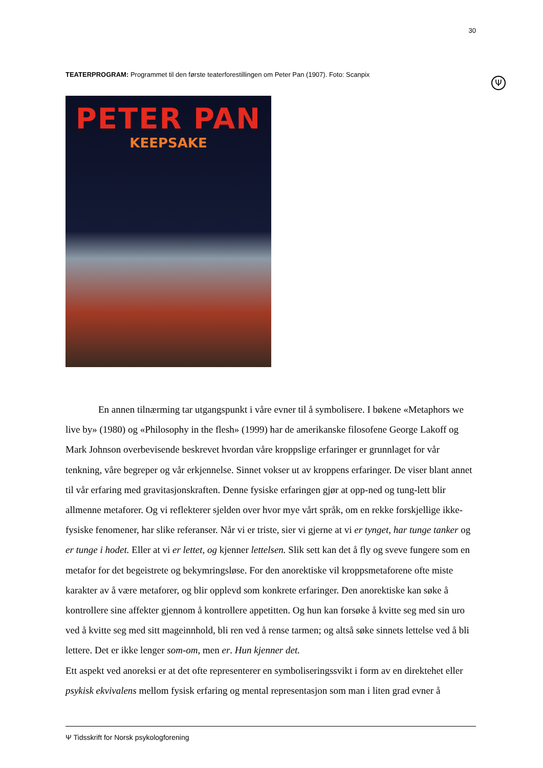30
TEATERPROGRAM: Programmet til den første teaterforestillingen om Peter Pan (1907). Foto: Scanpix
Ψ
PETER PAN
KEEPSAKE
En annen tilnærming tar utgangspunkt i våre evner til å symbolisere. I bøkene «Metaphors we live by» (1980) og «Philosophy in the flesh» (1999) har de amerikanske filosofene George Lakoff og Mark Johnson overbevisende beskrevet hvordan våre kroppslige erfaringer er grunnlaget for vår tenkning, våre begreper og vår erkjennelse. Sinnet vokser ut av kroppens erfaringer. De viser blant annet til vår erfaring med gravitasjonskraften. Denne fysiske erfaringen gjør at opp-ned og tung-lett blir allmenne metaforer. Og vi reflekterer sjelden over hvor mye vårt språk, om en rekke forskjellige ikke-fysiske fenomener, har slike referanser. Når vi er triste, sier vi gjerne at vi er tynget, har tunge tanker og er tunge i hodet. Eller at vi er lettet, og kjenner lettelsen. Slik sett kan det å fly og sveve fungere som en metafor for det begeistrete og bekymringsløse. For den anorektiske vil kroppsmetaforene ofte miste karakter av å være metaforer, og blir opplevd som konkrete erfaringer. Den anorektiske kan søke å kontrollere sine affekter gjennom å kontrollere appetitten. Og hun kan forsøke å kvitte seg med sin uro ved å kvitte seg med sitt mageinnhold, bli ren ved å rense tarmen; og altså søke sinnets lettelse ved å bli lettere. Det er ikke lenger som-om, men er. Hun kjenner det.
Ett aspekt ved anoreksi er at det ofte representerer en symboliseringssvikt i form av en direktehet eller psykisk ekvivalens mellom fysisk erfaring og mental representasjon som man i liten grad evner å
Ψ Tidsskrift for Norsk psykologforening